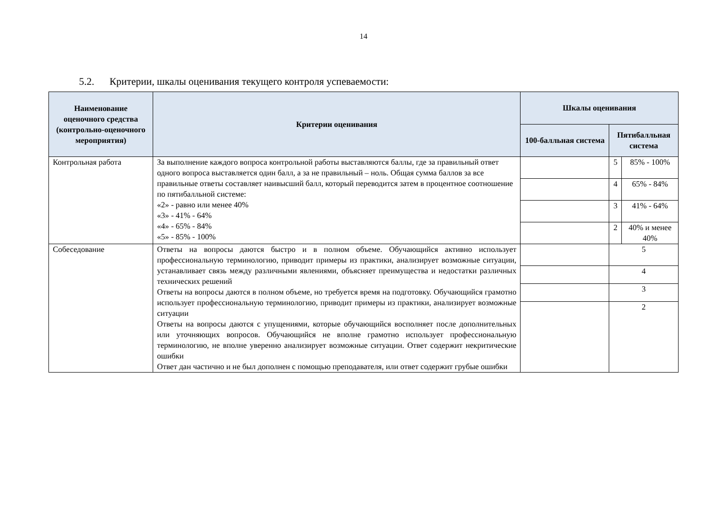14
5.2. Критерии, шкалы оценивания текущего контроля успеваемости:
| Наименование оценочного средства (контрольно-оценочного мероприятия) | Критерии оценивания | Шкалы оценивания | | |
| --- | --- | --- | --- | --- |
| | | 100-балльная система | Пятибалльная система | |
| Контрольная работа | За выполнение каждого вопроса контрольной работы выставляются баллы, где за правильный ответ одного вопроса выставляется один балл, а за не правильный – ноль. Общая сумма баллов за все правильные ответы составляет наивысший балл, который переводится затем в процентное соотношение по пятибалльной системе: «2» - равно или менее 40% «3» - 41% - 64% «4» - 65% - 84% «5» - 85% - 100% | | 5 | 85% - 100% |
| | | | 4 | 65% - 84% |
| | | | 3 | 41% - 64% |
| | | | 2 | 40% и менее 40% |
| Собеседование | Ответы на вопросы даются быстро и в полном объеме. Обучающийся активно использует профессиональную терминологию, приводит примеры из практики, анализирует возможные ситуации, устанавливает связь между различными явлениями, объясняет преимущества и недостатки различных технических решений Ответы на вопросы даются в полном объеме, но требуется время на подготовку. Обучающийся грамотно использует профессиональную терминологию, приводит примеры из практики, анализирует возможные ситуации Ответы на вопросы даются с упущениями, которые обучающийся восполняет после дополнительных или уточняющих вопросов. Обучающийся не вполне грамотно использует профессиональную терминологию, не вполне уверенно анализирует возможные ситуации. Ответ содержит некритические ошибки Ответ дан частично и не был дополнен с помощью преподавателя, или ответ содержит грубые ошибки | | 5 | |
| | | | 4 | |
| | | | 3 | |
| | | | 2 | |